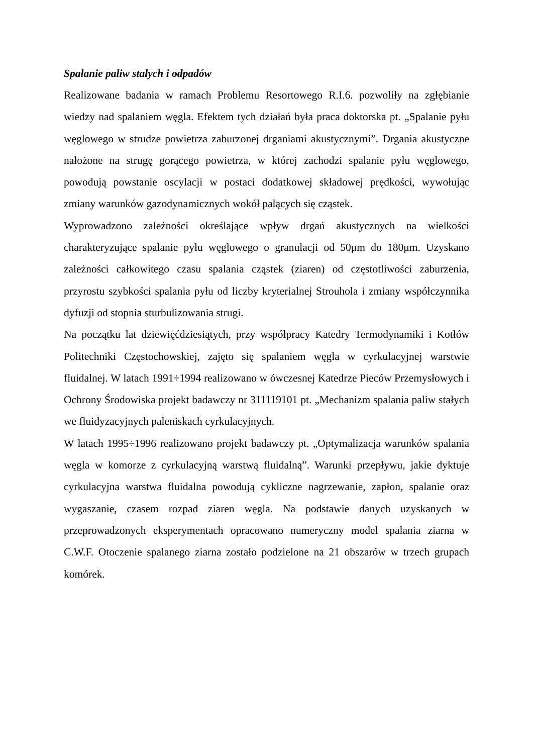Spalanie paliw stałych i odpadów
Realizowane badania w ramach Problemu Resortowego R.I.6. pozwoliły na zgłębianie wiedzy nad spalaniem węgla. Efektem tych działań była praca doktorska pt. „Spalanie pyłu węglowego w strudze powietrza zaburzonej drganiami akustycznymi”. Drgania akustyczne nałożone na strugę gorącego powietrza, w której zachodzi spalanie pyłu węglowego, powodują powstanie oscylacji w postaci dodatkowej składowej prędkości, wywołując zmiany warunków gazodynamicznych wokół palących się cząstek.
Wyprowadzono zależności określające wpływ drgań akustycznych na wielkości charakteryzujące spalanie pyłu węglowego o granulacji od 50μm do 180μm. Uzyskano zależności całkowitego czasu spalania cząstek (ziaren) od częstotliwości zaburzenia, przyrostu szybkości spalania pyłu od liczby kryterialnej Strouhola i zmiany współczynnika dyfuzji od stopnia sturbulizowania strugi.
Na początku lat dziewięćdziesiątych, przy współpracy Katedry Termodynamiki i Kotłów Politechniki Częstochowskiej, zajęto się spalaniem węgla w cyrkulacyjnej warstwie fluidalnej. W latach 1991÷1994 realizowano w ówczesnej Katedrze Pieców Przemysłowych i Ochrony Środowiska projekt badawczy nr 311119101 pt. „Mechanizm spalania paliw stałych we fluidyzacyjnych paleniskach cyrkulacyjnych.
W latach 1995÷1996 realizowano projekt badawczy pt. „Optymalizacja warunków spalania węgla w komorze z cyrkulacyjną warstwą fluidalną”. Warunki przepływu, jakie dyktuje cyrkulacyjna warstwa fluidalna powodują cykliczne nagrzewanie, zapłon, spalanie oraz wygaszanie, czasem rozpad ziaren węgla. Na podstawie danych uzyskanych w przeprowadzonych eksperymentach opracowano numeryczny model spalania ziarna w C.W.F. Otoczenie spalanego ziarna zostało podzielone na 21 obszarów w trzech grupach komórek.